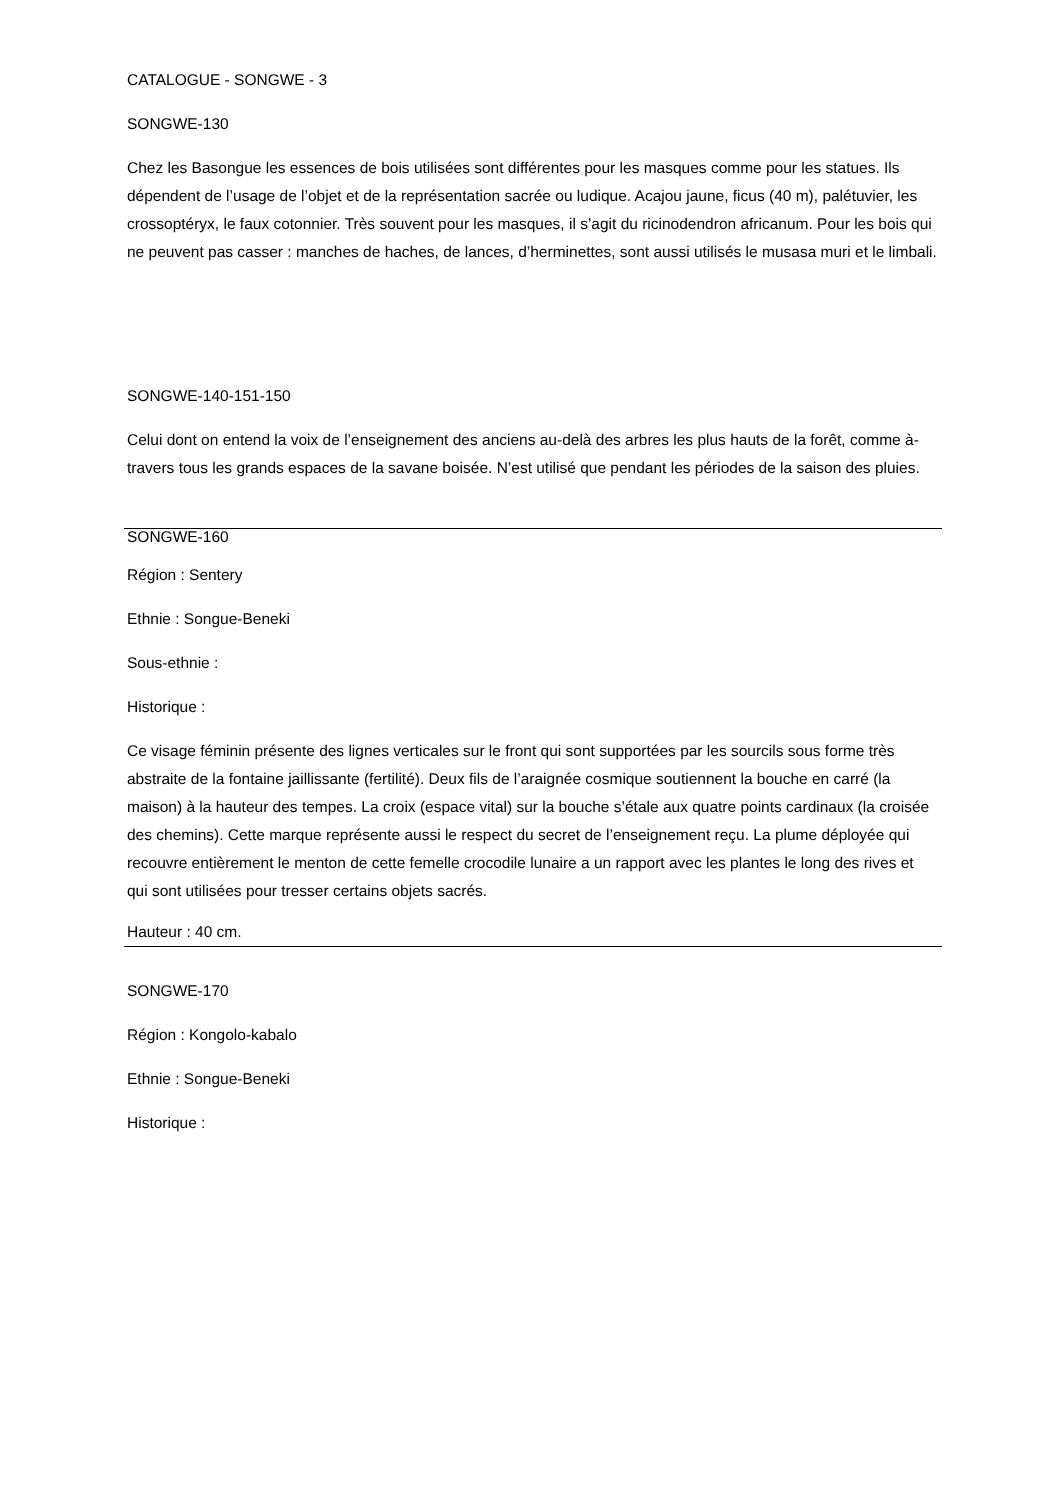CATALOGUE - SONGWE - 3
SONGWE-130
Chez les Basongue les essences de bois utilisées sont différentes pour les masques comme pour les statues. Ils dépendent de l’usage de l’objet et de la représentation sacrée ou ludique. Acajou jaune, ficus (40 m), palétuvier, les crossoptéryx, le faux cotonnier. Très souvent pour les masques, il s’agit du ricinodendron africanum. Pour les bois qui ne peuvent pas casser : manches de haches, de lances, d’herminettes, sont aussi utilisés le musasa muri et le limbali.
SONGWE-140-151-150
Celui dont on entend la voix de l’enseignement des anciens au-delà des arbres les plus hauts de la forêt, comme à-travers tous les grands espaces de la savane boisée. N’est utilisé que pendant les périodes de la saison des pluies.
SONGWE-160
Région : Sentery
Ethnie : Songue-Beneki
Sous-ethnie :
Historique :
Ce visage féminin présente des lignes verticales sur le front qui sont supportées par les sourcils sous forme très abstraite de la fontaine jaillissante (fertilité). Deux fils de l’araignée cosmique soutiennent la bouche en carré (la maison) à la hauteur des tempes. La croix (espace vital) sur la bouche s’étale aux quatre points cardinaux (la croisée des chemins). Cette marque représente aussi le respect du secret de l’enseignement reçu. La plume déployée qui recouvre entièrement le menton de cette femelle crocodile lunaire a un rapport avec les plantes le long des rives et qui sont utilisées pour tresser certains objets sacrés.
Hauteur : 40 cm.
SONGWE-170
Région : Kongolo-kabalo
Ethnie : Songue-Beneki
Historique :